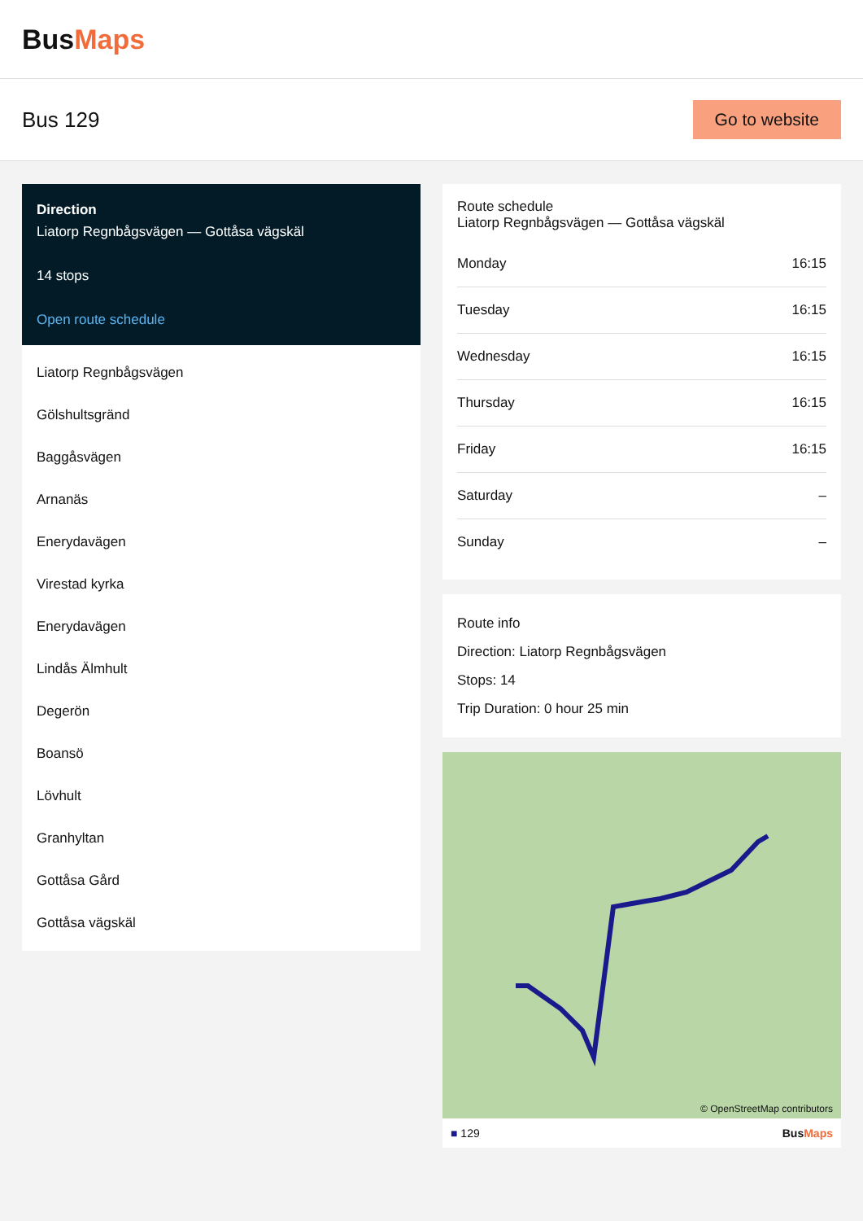BusMaps
Bus 129
Go to website
Direction
Liatorp Regnbågsvägen — Gottåsa vägskäl
14 stops
Open route schedule
Liatorp Regnbågsvägen
Gölshultsgränd
Baggåsvägen
Arnanäs
Enerydavägen
Virestad kyrka
Enerydavägen
Lindås Älmhult
Degerön
Boansö
Lövhult
Granhyltan
Gottåsa Gård
Gottåsa vägskäl
Route schedule
Liatorp Regnbågsvägen — Gottåsa vägskäl
| Monday | 16:15 |
| Tuesday | 16:15 |
| Wednesday | 16:15 |
| Thursday | 16:15 |
| Friday | 16:15 |
| Saturday | – |
| Sunday | – |
Route info
Direction: Liatorp Regnbågsvägen
Stops: 14
Trip Duration: 0 hour 25 min
© OpenStreetMap contributors
■ 129 BusMaps